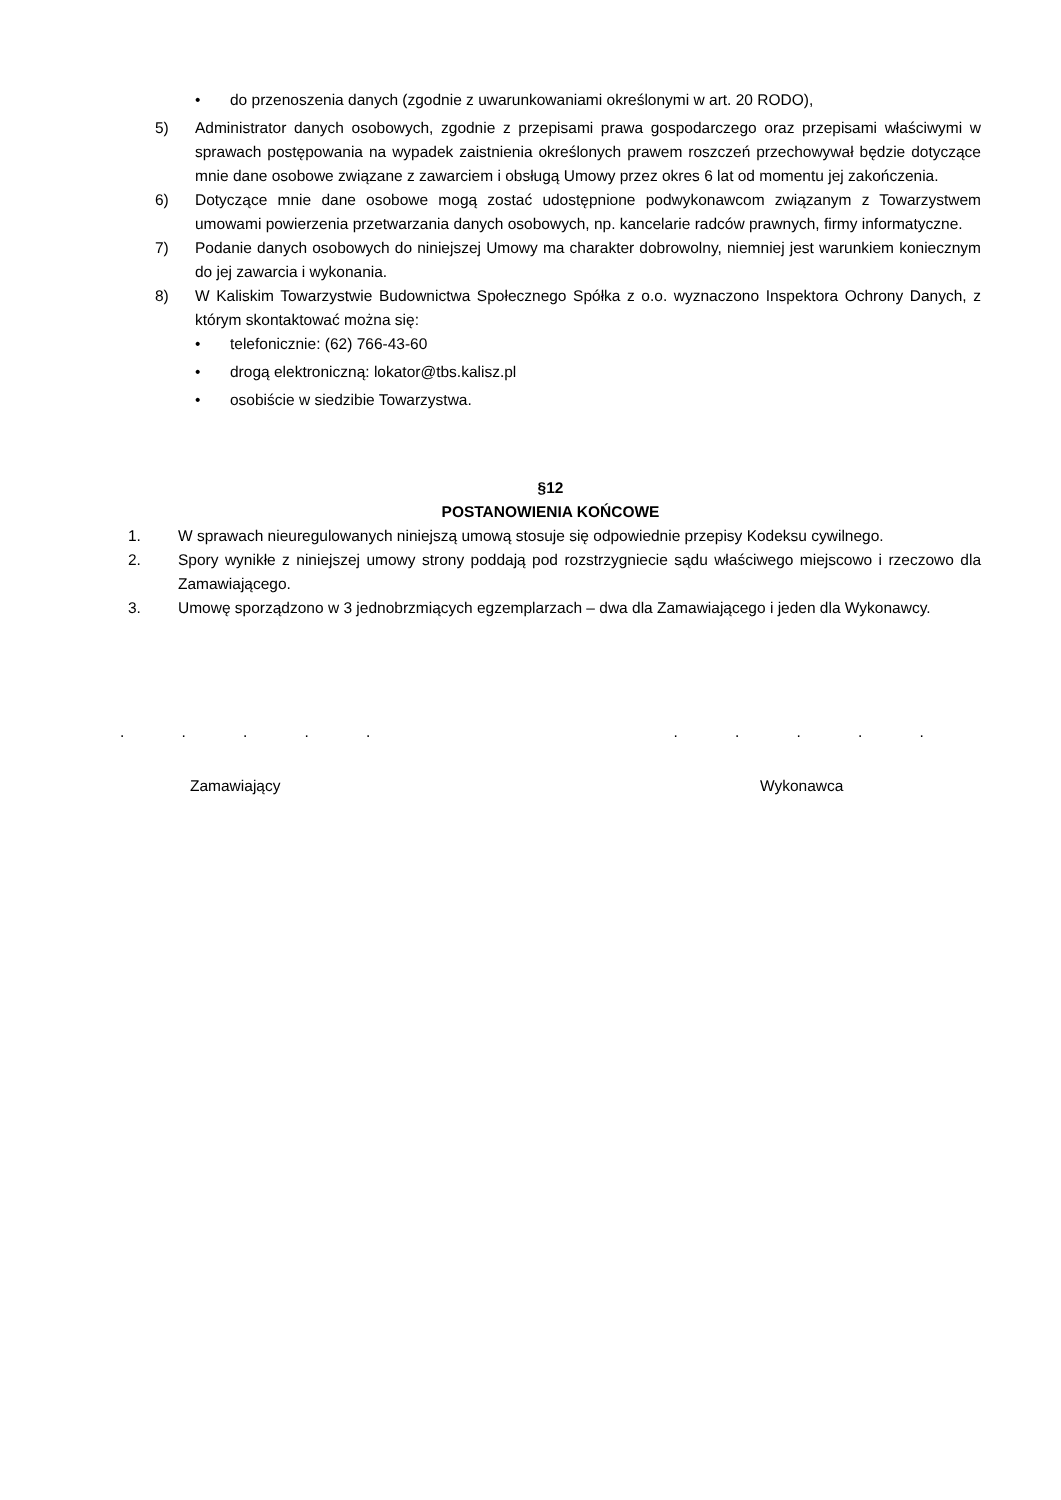• do przenoszenia danych (zgodnie z uwarunkowaniami określonymi w art. 20 RODO),
5) Administrator danych osobowych, zgodnie z przepisami prawa gospodarczego oraz przepisami właściwymi w sprawach postępowania na wypadek zaistnienia określonych prawem roszczeń przechowywał będzie dotyczące mnie dane osobowe związane z zawarciem i obsługą Umowy przez okres 6 lat od momentu jej zakończenia.
6) Dotyczące mnie dane osobowe mogą zostać udostępnione podwykonawcom związanym z Towarzystwem umowami powierzenia przetwarzania danych osobowych, np. kancelarie radców prawnych, firmy informatyczne.
7) Podanie danych osobowych do niniejszej Umowy ma charakter dobrowolny, niemniej jest warunkiem koniecznym do jej zawarcia i wykonania.
8) W Kaliskim Towarzystwie Budownictwa Społecznego Spółka z o.o. wyznaczono Inspektora Ochrony Danych, z którym skontaktować można się:
• telefonicznie: (62) 766-43-60
• drogą elektroniczną: lokator@tbs.kalisz.pl
• osobiście w siedzibie Towarzystwa.
§12
POSTANOWIENIA KOŃCOWE
1. W sprawach nieuregulowanych niniejszą umową stosuje się odpowiednie przepisy Kodeksu cywilnego.
2. Spory wynikłe z niniejszej umowy strony poddają pod rozstrzygniecie sądu właściwego miejscowo i rzeczowo dla Zamawiającego.
3. Umowę sporządzono w 3 jednobrzmiących egzemplarzach – dwa dla Zamawiającego i jeden dla Wykonawcy.
..........
Zamawiający Wykonawca